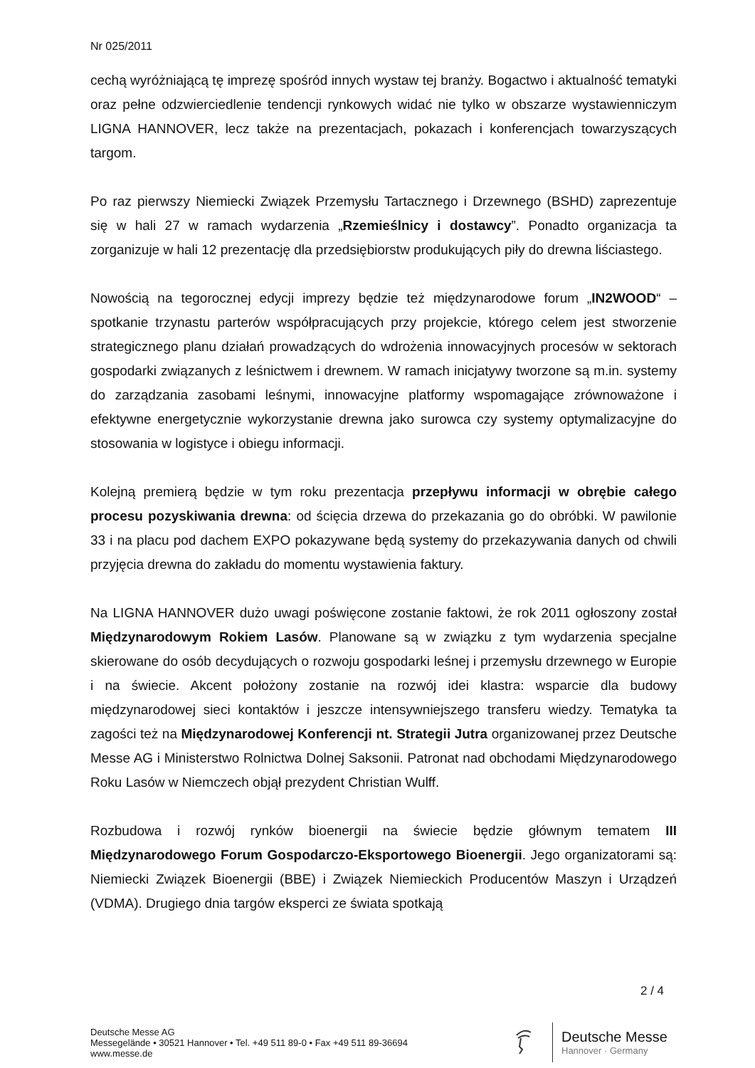Nr 025/2011
cechą wyróżniającą tę imprezę spośród innych wystaw tej branży. Bogactwo i aktualność tematyki oraz pełne odzwierciedlenie tendencji rynkowych widać nie tylko w obszarze wystawienniczym LIGNA HANNOVER, lecz także na prezentacjach, pokazach i konferencjach towarzyszących targom.
Po raz pierwszy Niemiecki Związek Przemysłu Tartacznego i Drzewnego (BSHD) zaprezentuje się w hali 27 w ramach wydarzenia „Rzemieślnicy i dostawcy”. Ponadto organizacja ta zorganizuje w hali 12 prezentację dla przedsiębiorstw produkujących piły do drewna liściastego.
Nowością na tegorocznej edycji imprezy będzie też międzynarodowe forum „IN2WOOD“ – spotkanie trzynastu parterów współpracujących przy projekcie, którego celem jest stworzenie strategicznego planu działań prowadzących do wdrożenia innowacyjnych procesów w sektorach gospodarki związanych z leśnictwem i drewnem. W ramach inicjatywy tworzone są m.in. systemy do zarządzania zasobami leśnymi, innowacyjne platformy wspomagające zrównoważone i efektywne energetycznie wykorzystanie drewna jako surowca czy systemy optymalizacyjne do stosowania w logistyce i obiegu informacji.
Kolejną premierą będzie w tym roku prezentacja przepływu informacji w obrębie całego procesu pozyskiwania drewna: od ścięcia drzewa do przekazania go do obróbki. W pawilonie 33 i na placu pod dachem EXPO pokazywane będą systemy do przekazywania danych od chwili przyjęcia drewna do zakładu do momentu wystawienia faktury.
Na LIGNA HANNOVER dużo uwagi poświęcone zostanie faktowi, że rok 2011 ogłoszony został Międzynarodowym Rokiem Lasów. Planowane są w związku z tym wydarzenia specjalne skierowane do osób decydujących o rozwoju gospodarki leśnej i przemysłu drzewnego w Europie i na świecie. Akcent położony zostanie na rozwój idei klastra: wsparcie dla budowy międzynarodowej sieci kontaktów i jeszcze intensywniejszego transferu wiedzy. Tematyka ta zagości też na Międzynarodowej Konferencji nt. Strategii Jutra organizowanej przez Deutsche Messe AG i Ministerstwo Rolnictwa Dolnej Saksonii. Patronat nad obchodami Międzynarodowego Roku Lasów w Niemczech objął prezydent Christian Wulff.
Rozbudowa i rozwój rynków bioenergii na świecie będzie głównym tematem III Międzynarodowego Forum Gospodarczo-Eksportowego Bioenergii. Jego organizatorami są: Niemiecki Związek Bioenergii (BBE) i Związek Niemieckich Producentów Maszyn i Urządzeń (VDMA). Drugiego dnia targów eksperci ze świata spotkają
2 / 4
Deutsche Messe AG
Messegelände • 30521 Hannover • Tel. +49 511 89-0 • Fax +49 511 89-36694
www.messe.de
Deutsche Messe
Hannover · Germany